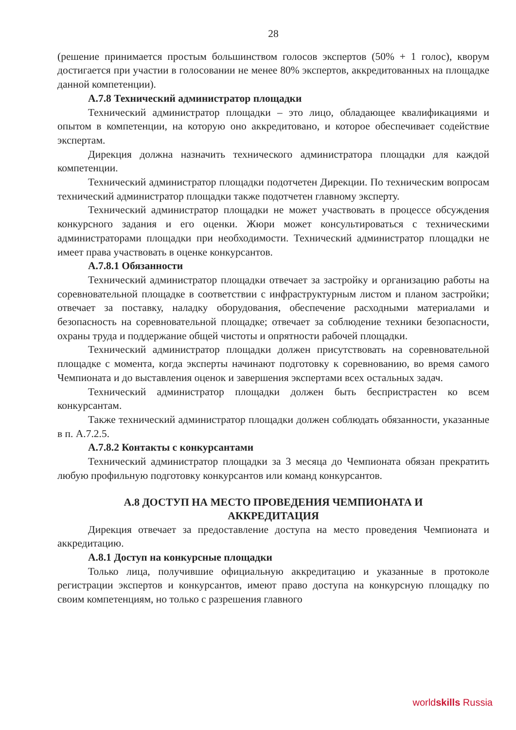28
(решение принимается простым большинством голосов экспертов (50% + 1 голос), кворум достигается при участии в голосовании не менее 80% экспертов, аккредитованных на площадке данной компетенции).
А.7.8 Технический администратор площадки
Технический администратор площадки – это лицо, обладающее квалификациями и опытом в компетенции, на которую оно аккредитовано, и которое обеспечивает содействие экспертам.
Дирекция должна назначить технического администратора площадки для каждой компетенции.
Технический администратор площадки подотчетен Дирекции. По техническим вопросам технический администратор площадки также подотчетен главному эксперту.
Технический администратор площадки не может участвовать в процессе обсуждения конкурсного задания и его оценки. Жюри может консультироваться с техническими администраторами площадки при необходимости. Технический администратор площадки не имеет права участвовать в оценке конкурсантов.
А.7.8.1 Обязанности
Технический администратор площадки отвечает за застройку и организацию работы на соревновательной площадке в соответствии с инфраструктурным листом и планом застройки; отвечает за поставку, наладку оборудования, обеспечение расходными материалами и безопасность на соревновательной площадке; отвечает за соблюдение техники безопасности, охраны труда и поддержание общей чистоты и опрятности рабочей площадки.
Технический администратор площадки должен присутствовать на соревновательной площадке с момента, когда эксперты начинают подготовку к соревнованию, во время самого Чемпионата и до выставления оценок и завершения экспертами всех остальных задач.
Технический администратор площадки должен быть беспристрастен ко всем конкурсантам.
Также технический администратор площадки должен соблюдать обязанности, указанные в п. А.7.2.5.
А.7.8.2 Контакты с конкурсантами
Технический администратор площадки за 3 месяца до Чемпионата обязан прекратить любую профильную подготовку конкурсантов или команд конкурсантов.
А.8 ДОСТУП НА МЕСТО ПРОВЕДЕНИЯ ЧЕМПИОНАТА И
АККРЕДИТАЦИЯ
Дирекция отвечает за предоставление доступа на место проведения Чемпионата и аккредитацию.
А.8.1 Доступ на конкурсные площадки
Только лица, получившие официальную аккредитацию и указанные в протоколе регистрации экспертов и конкурсантов, имеют право доступа на конкурсную площадку по своим компетенциям, но только с разрешения главного
worldskills Russia